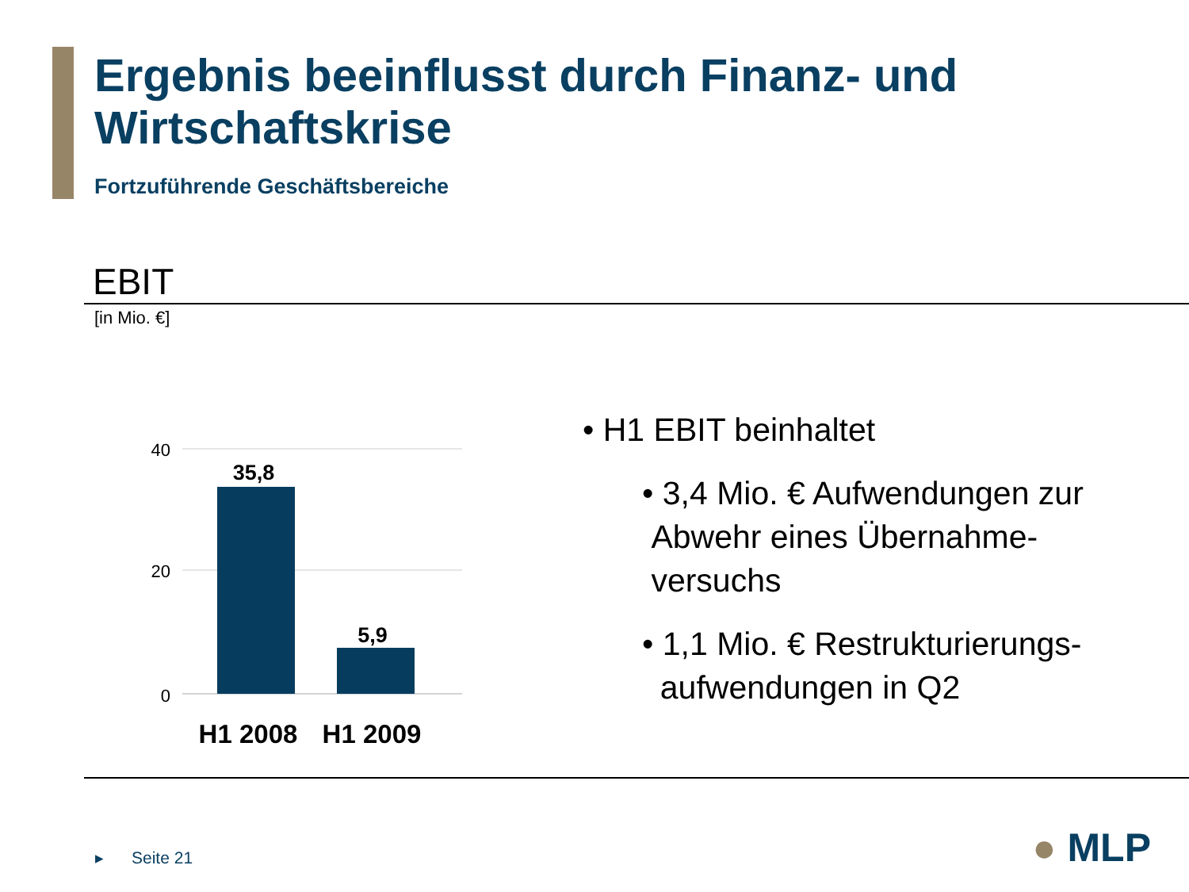Ergebnis beeinflusst durch Finanz- und
Wirtschaftskrise
Fortzuführende Geschäftsbereiche
EBIT
[in Mio. €]
40
20
0
35,8
5,9
H1 2008
H1 2009
• H1 EBIT beinhaltet
• 3,4 Mio. € Aufwendungen zur
Abwehr eines Übernahme-
versuchs
• 1,1 Mio. € Restrukturierungs-
aufwendungen in Q2
▸ Seite 21 ● MLP